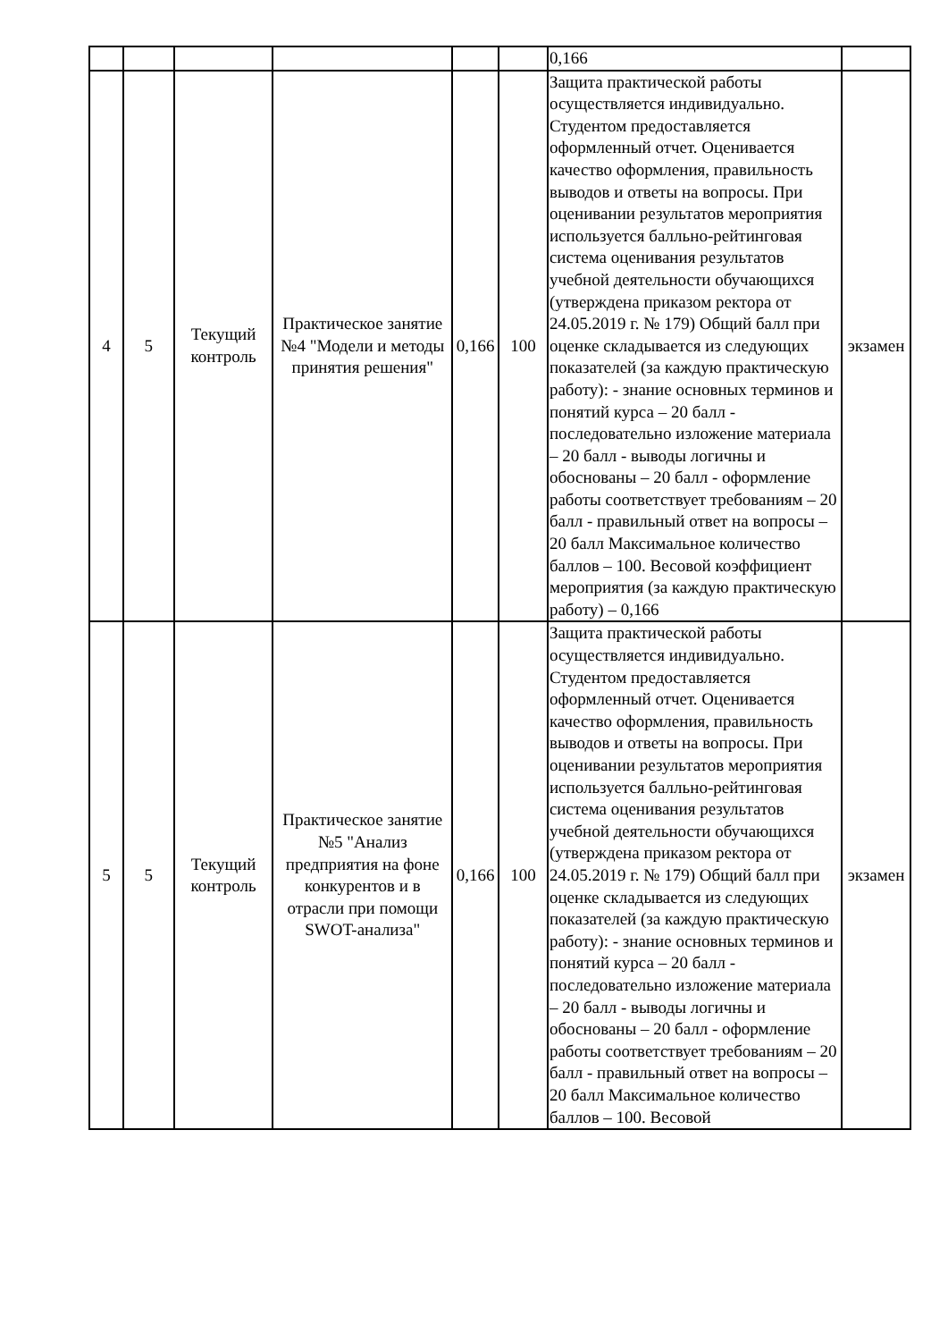| | | | | | | 0,166 | |
| 4 | 5 | Текущий контроль | Практическое занятие №4 "Модели и методы принятия решения" | 0,166 | 100 | Защита практической работы осуществляется индивидуально. Студентом предоставляется оформленный отчет. Оценивается качество оформления, правильность выводов и ответы на вопросы. При оценивании результатов мероприятия используется балльно-рейтинговая система оценивания результатов учебной деятельности обучающихся (утверждена приказом ректора от 24.05.2019 г. № 179) Общий балл при оценке складывается из следующих показателей (за каждую практическую работу): - знание основных терминов и понятий курса – 20 балл - последовательно изложение материала – 20 балл - выводы логичны и обоснованы – 20 балл - оформление работы соответствует требованиям – 20 балл - правильный ответ на вопросы – 20 балл Максимальное количество баллов – 100. Весовой коэффициент мероприятия (за каждую практическую работу) – 0,166 | экзамен |
| 5 | 5 | Текущий контроль | Практическое занятие №5 "Анализ предприятия на фоне конкурентов и в отрасли при помощи SWOT-анализа" | 0,166 | 100 | Защита практической работы осуществляется индивидуально. Студентом предоставляется оформленный отчет. Оценивается качество оформления, правильность выводов и ответы на вопросы. При оценивании результатов мероприятия используется балльно-рейтинговая система оценивания результатов учебной деятельности обучающихся (утверждена приказом ректора от 24.05.2019 г. № 179) Общий балл при оценке складывается из следующих показателей (за каждую практическую работу): - знание основных терминов и понятий курса – 20 балл - последовательно изложение материала – 20 балл - выводы логичны и обоснованы – 20 балл - оформление работы соответствует требованиям – 20 балл - правильный ответ на вопросы – 20 балл Максимальное количество баллов – 100. Весовой | экзамен |